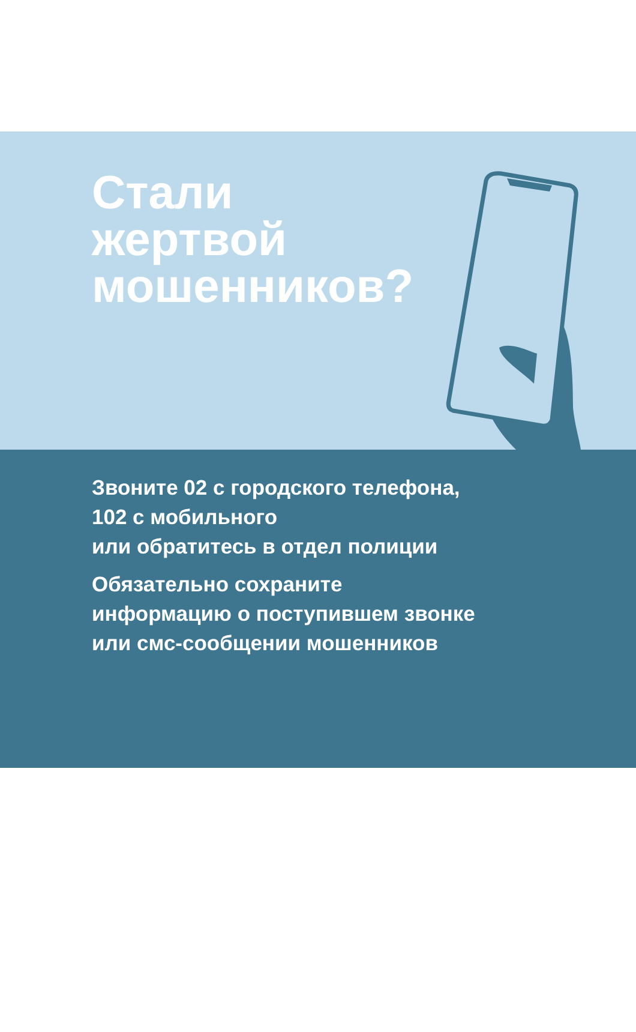Стали
жертвой
мошенников?
Звоните 02 с городского телефона,
102 с мобильного
или обратитесь в отдел полиции
Обязательно сохраните
информацию о поступившем звонке
или смс-сообщении мошенников